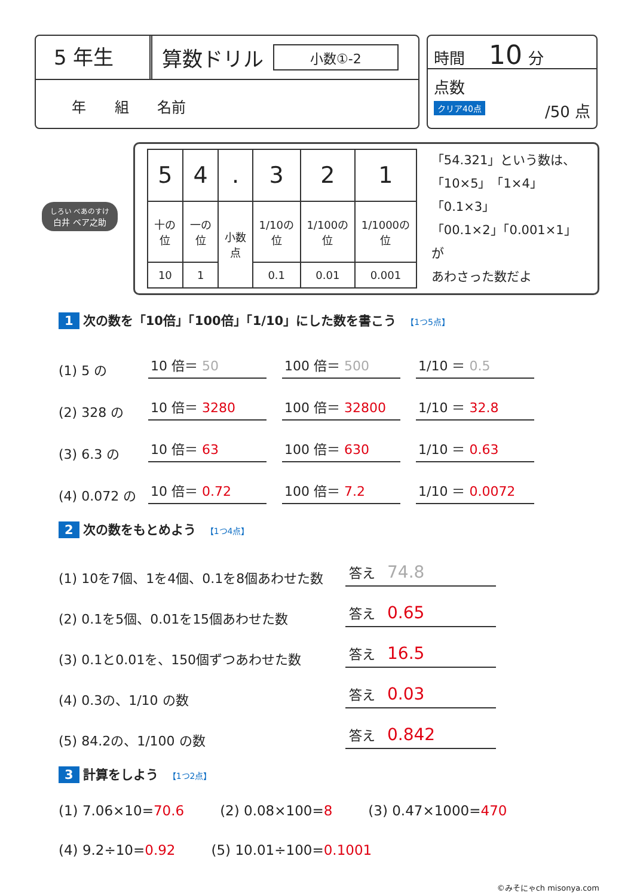5 年生
算数ドリル
小数①-2
年 組 名前
時間 10 分
点数
クリア40点
/50 点
しろい べあのすけ
白井 ベア之助
| 5 | 4 | . | 3 | 2 | 1 |
| 十の位 | 一の位 | 小数点 | 1/10の位 | 1/100の位 | 1/1000の位 |
| 10 | 1 | | 0.1 | 0.01 | 0.001 |
「54.321」という数は、
「10×5」「1×4」「0.1×3」
「00.1×2」「0.001×1」が
あわさった数だよ
1 次の数を「10倍」「100倍」「1/10」にした数を書こう 【1つ5点】
(1) 5 の 10 倍＝ 50 100 倍＝ 500 1/10 ＝ 0.5
(2) 328 の 10 倍＝ 3280 100 倍＝ 32800 1/10 ＝ 32.8
(3) 6.3 の 10 倍＝ 63 100 倍＝ 630 1/10 ＝ 0.63
(4) 0.072 の 10 倍＝ 0.72 100 倍＝ 7.2 1/10 ＝ 0.0072
2 次の数をもとめよう 【1つ4点】
(1) 10を7個、1を4個、0.1を8個あわせた数 答え 74.8
(2) 0.1を5個、0.01を15個あわせた数 答え 0.65
(3) 0.1と0.01を、150個ずつあわせた数 答え 16.5
(4) 0.3の、1/10 の数 答え 0.03
(5) 84.2の、1/100 の数 答え 0.842
3 計算をしよう 【1つ2点】
(1) 7.06×10=70.6 (2) 0.08×100=8 (3) 0.47×1000=470
(4) 9.2÷10=0.92 (5) 10.01÷100=0.1001
©みそにゃch misonya.com